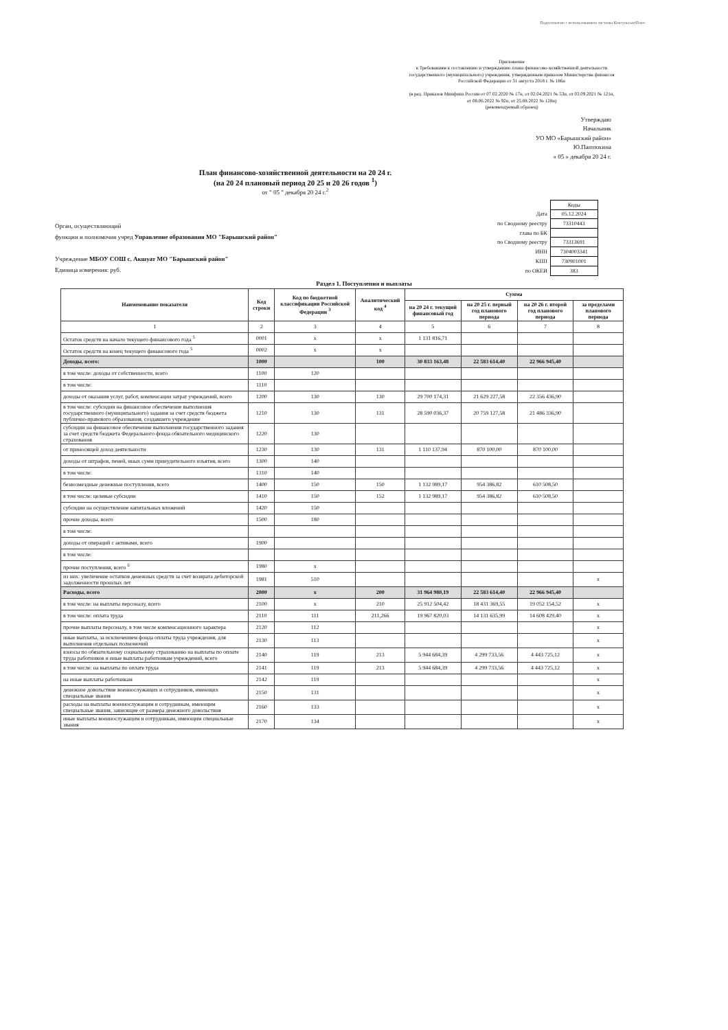Подготовлено с использованием системы КонсультантПлюс
Приложение
к Требованиям к составлению и утверждению плана финансово-хозяйственной деятельности государственного (муниципального) учреждения, утвержденным приказом Министерства финансов Российской Федерации от 31 августа 2018 г. № 186н
(в ред. Приказов Минфина России от 07.02.2020 № 17н, от 02.04.2021 № 53н, от 03.09.2021 № 121н, от 08.06.2022 № 92н, от 25.08.2022 № 128н)
(рекомендуемый образец)
Утверждаю
Начальник
УО МО «Барышский район»
Ю.Пантюхина
« 05 » декабря 20 24 г.
План финансово-хозяйственной деятельности на 20 24 г.
(на 20 24 плановый период 20 25 и 20 26 годов <sup>1</sup>)
от " 05 " декабря 20 24 г.<sup>2</sup>
Орган, осуществляющий
функции и полномочия учред Управление образования МО "Барышский район"
Учреждение МБОУ СОШ с. Акшуат МО "Барышский район"
Единица измерения: руб.
| | Коды |
| Дата | 05.12.2024 |
| по Сводному реестру | 73310443 |
| глава по БК | |
| по Сводному реестру | 73313691 |
| ИНН | 7304003341 |
| КПП | 730901001 |
| по ОКЕИ | 383 |
Раздел 1. Поступления и выплаты
| Наименование показателя | Код строки | Код по бюджетной классификации Российской Федерации <sup>3</sup> | Аналитический код <sup>4</sup> | Сумма | | | |
| --- | --- | --- | --- | --- | --- | --- | --- |
| | | | | на 20 24 г. текущий финансовый год | на 20 25 г. первый год планового периода | на 20 26 г. второй год планового периода | за пределами планового периода |
| 1 | 2 | 3 | 4 | 5 | 6 | 7 | 8 |
| Остаток средств на начало текущего финансового года <sup>5</sup> | 0001 | x | x | 1 131 816,71 | | | |
| Остаток средств на конец текущего финансового года <sup>5</sup> | 0002 | x | x | | | | |
| Доходы, всего: | 1000 | | 100 | 30 833 163,48 | 22 583 614,40 | 22 966 945,40 | |
| в том числе: доходы от собственности, всего | 1100 | 120 | | | | | |
| в том числе: | 1110 | | | | | | |
| доходы от оказания услуг, работ, компенсации затрат учреждений, всего | 1200 | 130 | 130 | 29 700 174,31 | 21 629 227,58 | 22 356 436,90 | |
| в том числе: субсидии на финансовое обеспечение выполнения государственного (муниципального) задания за счет средств бюджета публично-правового образования, создавшего учреждение | 1210 | 130 | 131 | 28 590 036,37 | 20 759 127,58 | 21 486 336,90 | |
| субсидии на финансовое обеспечение выполнения государственного задания за счет средств бюджета Федерального фонда обязательного медицинского страхования | 1220 | 130 | | | | | |
| от приносящей доход деятельности | 1230 | 130 | 131 | 1 110 137,94 | 870 100,00 | 870 100,00 | |
| доходы от штрафов, пеней, иных сумм принудительного изъятия, всего | 1300 | 140 | | | | | |
| в том числе: | 1310 | 140 | | | | | |
| безвозмездные денежные поступления, всего | 1400 | 150 | 150 | 1 132 989,17 | 954 386,82 | 610 508,50 | |
| в том числе: целевые субсидии | 1410 | 150 | 152 | 1 132 989,17 | 954 386,82 | 610 508,50 | |
| субсидии на осуществление капитальных вложений | 1420 | 150 | | | | | |
| прочие доходы, всего | 1500 | 180 | | | | | |
| в том числе: | | | | | | | |
| доходы от операций с активами, всего | 1900 | | | | | | |
| в том числе: | | | | | | | |
| прочие поступления, всего <sup>6</sup> | 1980 | x | | | | | |
| из них: увеличение остатков денежных средств за счет возврата дебиторской задолженности прошлых лет | 1981 | 510 | | | | | x |
| Расходы, всего | 2000 | x | 200 | 31 964 980,19 | 22 583 614,40 | 22 966 945,40 | |
| в том числе: на выплаты персоналу, всего | 2100 | x | 210 | 25 912 504,42 | 18 431 369,55 | 19 052 154,52 | x |
| в том числе: оплата труда | 2110 | 111 | 211,266 | 19 967 820,03 | 14 131 635,99 | 14 608 429,40 | x |
| прочие выплаты персоналу, в том числе компенсационного характера | 2120 | 112 | | | | | x |
| иные выплаты, за исключением фонда оплаты труда учреждения, для выполнения отдельных полномочий | 2130 | 113 | | | | | x |
| взносы по обязательному социальному страхованию на выплаты по оплате труда работников и иные выплаты работникам учреждений, всего | 2140 | 119 | 213 | 5 944 684,39 | 4 299 733,56 | 4 443 725,12 | x |
| в том числе: на выплаты по оплате труда | 2141 | 119 | 213 | 5 944 684,39 | 4 299 733,56 | 4 443 725,12 | x |
| на иные выплаты работникам | 2142 | 119 | | | | | x |
| денежное довольствие военнослужащих и сотрудников, имеющих специальные звания | 2150 | 131 | | | | | x |
| расходы на выплаты военнослужащим и сотрудникам, имеющим специальные звания, зависящие от размера денежного довольствия | 2160 | 133 | | | | | x |
| иные выплаты военнослужащим и сотрудникам, имеющим специальные звания | 2170 | 134 | | | | | x |